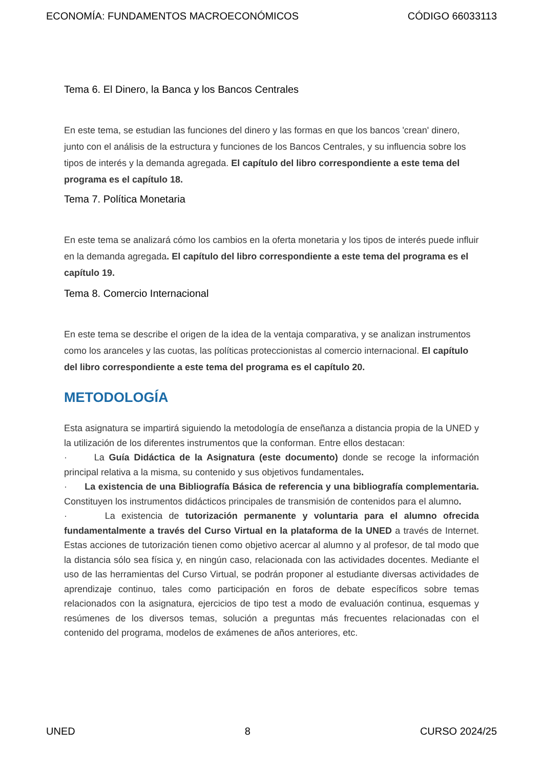ECONOMÍA: FUNDAMENTOS MACROECONÓMICOS CÓDIGO 66033113
Tema 6. El Dinero, la Banca y los Bancos Centrales
En este tema, se estudian las funciones del dinero y las formas en que los bancos 'crean' dinero, junto con el análisis de la estructura y funciones de los Bancos Centrales, y su influencia sobre los tipos de interés y la demanda agregada. El capítulo del libro correspondiente a este tema del programa es el capítulo 18.
Tema 7. Política Monetaria
En este tema se analizará cómo los cambios en la oferta monetaria y los tipos de interés puede influir en la demanda agregada. El capítulo del libro correspondiente a este tema del programa es el capítulo 19.
Tema 8. Comercio Internacional
En este tema se describe el origen de la idea de la ventaja comparativa, y se analizan instrumentos como los aranceles y las cuotas, las políticas proteccionistas al comercio internacional. El capítulo del libro correspondiente a este tema del programa es el capítulo 20.
METODOLOGÍA
Esta asignatura se impartirá siguiendo la metodología de enseñanza a distancia propia de la UNED y la utilización de los diferentes instrumentos que la conforman. Entre ellos destacan:
· La Guía Didáctica de la Asignatura (este documento) donde se recoge la información principal relativa a la misma, su contenido y sus objetivos fundamentales.
· La existencia de una Bibliografía Básica de referencia y una bibliografía complementaria. Constituyen los instrumentos didácticos principales de transmisión de contenidos para el alumno.
· La existencia de tutorización permanente y voluntaria para el alumno ofrecida fundamentalmente a través del Curso Virtual en la plataforma de la UNED a través de Internet. Estas acciones de tutorización tienen como objetivo acercar al alumno y al profesor, de tal modo que la distancia sólo sea física y, en ningún caso, relacionada con las actividades docentes. Mediante el uso de las herramientas del Curso Virtual, se podrán proponer al estudiante diversas actividades de aprendizaje continuo, tales como participación en foros de debate específicos sobre temas relacionados con la asignatura, ejercicios de tipo test a modo de evaluación continua, esquemas y resúmenes de los diversos temas, solución a preguntas más frecuentes relacionadas con el contenido del programa, modelos de exámenes de años anteriores, etc.
UNED 8 CURSO 2024/25